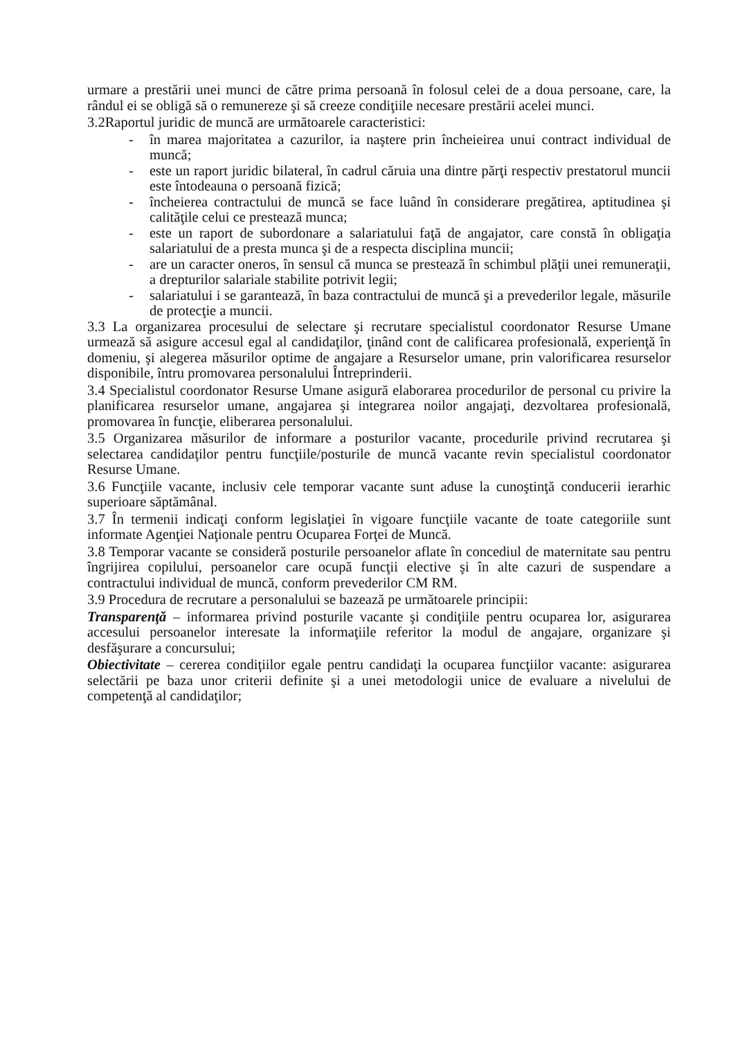urmare a prestării unei munci de către prima persoană în folosul celei de a doua persoane, care, la rândul ei se obligă să o remunereze şi să creeze condiţiile necesare prestării acelei munci.
3.2Raportul juridic de muncă are următoarele caracteristici:
- în marea majoritatea a cazurilor, ia naştere prin încheieirea unui contract individual de muncă;
- este un raport juridic bilateral, în cadrul căruia una dintre părţi respectiv prestatorul muncii este întodeauna o persoană fizică;
- încheierea contractului de muncă se face luând în considerare pregătirea, aptitudinea şi calităţile celui ce prestează munca;
- este un raport de subordonare a salariatului faţă de angajator, care constă în obligaţia salariatului de a presta munca şi de a respecta disciplina muncii;
- are un caracter oneros, în sensul că munca se prestează în schimbul plăţii unei remuneraţii, a drepturilor salariale stabilite potrivit legii;
- salariatului i se garantează, în baza contractului de muncă şi a prevederilor legale, măsurile de protecţie a muncii.
3.3 La organizarea procesului de selectare şi recrutare specialistul coordonator Resurse Umane urmează să asigure accesul egal al candidaţilor, ţinând cont de calificarea profesională, experienţă în domeniu, şi alegerea măsurilor optime de angajare a Resurselor umane, prin valorificarea resurselor disponibile, întru promovarea personalului Întreprinderii.
3.4 Specialistul coordonator Resurse Umane asigură elaborarea procedurilor de personal cu privire la planificarea resurselor umane, angajarea şi integrarea noilor angajaţi, dezvoltarea profesională, promovarea în funcţie, eliberarea personalului.
3.5 Organizarea măsurilor de informare a posturilor vacante, procedurile privind recrutarea şi selectarea candidaţilor pentru funcţiile/posturile de muncă vacante revin specialistul coordonator Resurse Umane.
3.6 Funcţiile vacante, inclusiv cele temporar vacante sunt aduse la cunoştinţă conducerii ierarhic superioare săptămânal.
3.7 În termenii indicaţi conform legislaţiei în vigoare funcţiile vacante de toate categoriile sunt informate Agenţiei Naţionale pentru Ocuparea Forţei de Muncă.
3.8 Temporar vacante se consideră posturile persoanelor aflate în concediul de maternitate sau pentru îngrijirea copilului, persoanelor care ocupă funcţii elective şi în alte cazuri de suspendare a contractului individual de muncă, conform prevederilor CM RM.
3.9 Procedura de recrutare a personalului se bazează pe următoarele principii:
Transparenţă – informarea privind posturile vacante şi condiţiile pentru ocuparea lor, asigurarea accesului persoanelor interesate la informaţiile referitor la modul de angajare, organizare şi desfăşurare a concursului;
Obiectivitate – cererea condiţiilor egale pentru candidaţi la ocuparea funcţiilor vacante: asigurarea selectării pe baza unor criterii definite şi a unei metodologii unice de evaluare a nivelului de competenţă al candidaţilor;